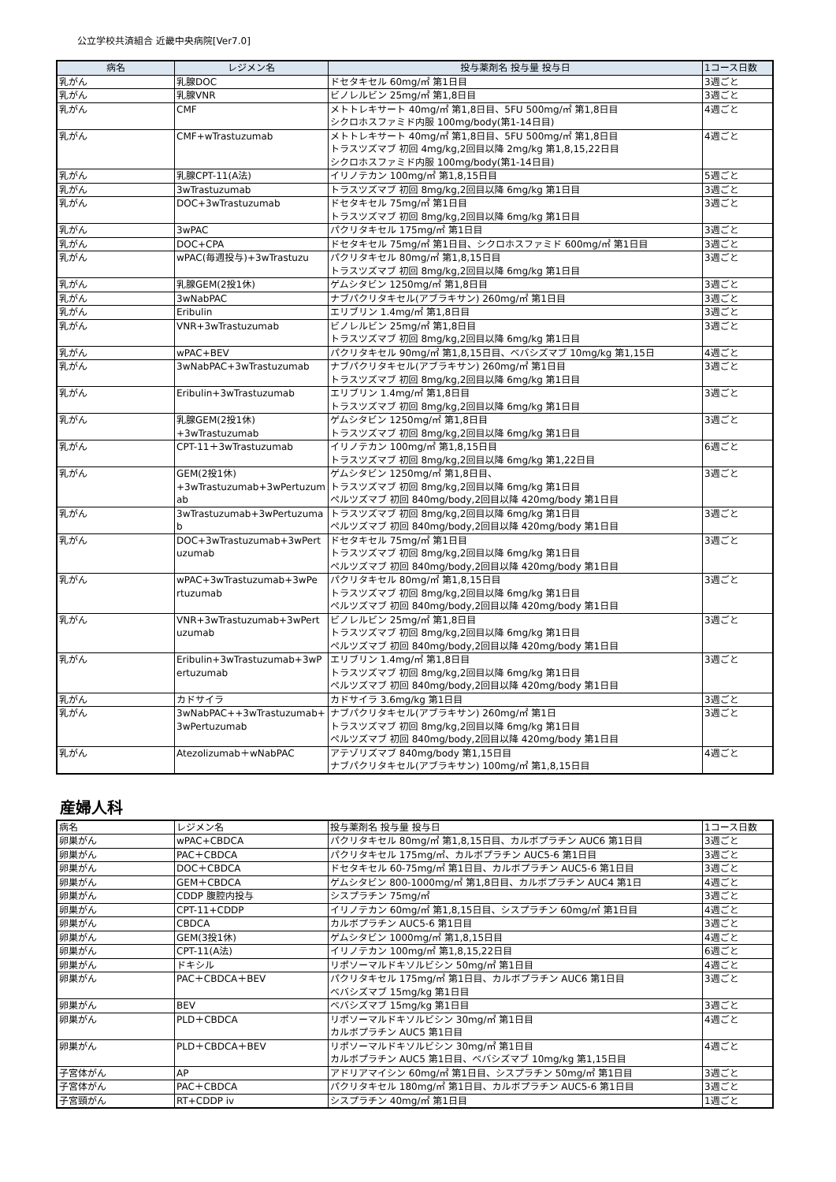公立学校共済組合 近畿中央病院[Ver7.0]
| 病名 | レジメン名 | 投与薬剤名 投与量 投与日 | 1コース日数 |
| --- | --- | --- | --- |
| 乳がん | 乳腺DOC | ドセタキセル 60mg/㎡ 第1日目 | 3週ごと |
| 乳がん | 乳腺VNR | ビノレルビン 25mg/㎡ 第1,8日目 | 3週ごと |
| 乳がん | CMF | メトトレキサート 40mg/㎡ 第1,8日目、5FU 500mg/㎡ 第1,8日目 シクロホスファミド内服 100mg/body(第1-14日目) | 4週ごと |
| 乳がん | CMF+wTrastuzumab | メトトレキサート 40mg/㎡ 第1,8日目、5FU 500mg/㎡ 第1,8日目 トラスツズマブ 初回 4mg/kg,2回目以降 2mg/kg 第1,8,15,22日目 シクロホスファミド内服 100mg/body(第1-14日目) | 4週ごと |
| 乳がん | 乳腺CPT-11(A法) | イリノテカン 100mg/㎡ 第1,8,15日目 | 5週ごと |
| 乳がん | 3wTrastuzumab | トラスツズマブ 初回 8mg/kg,2回目以降 6mg/kg 第1日目 | 3週ごと |
| 乳がん | DOC+3wTrastuzumab | ドセタキセル 75mg/㎡ 第1日目 トラスツズマブ 初回 8mg/kg,2回目以降 6mg/kg 第1日目 | 3週ごと |
| 乳がん | 3wPAC | パクリタキセル 175mg/㎡ 第1日目 | 3週ごと |
| 乳がん | DOC+CPA | ドセタキセル 75mg/㎡ 第1日目、シクロホスファミド 600mg/㎡ 第1日目 | 3週ごと |
| 乳がん | wPAC(毎週投与)+3wTrastuzu | パクリタキセル 80mg/㎡ 第1,8,15日目 トラスツズマブ 初回 8mg/kg,2回目以降 6mg/kg 第1日目 | 3週ごと |
| 乳がん | 乳腺GEM(2投1休) | ゲムシタビン 1250mg/㎡ 第1,8日目 | 3週ごと |
| 乳がん | 3wNabPAC | ナブパクリタキセル(アブラキサン) 260mg/㎡ 第1日目 | 3週ごと |
| 乳がん | Eribulin | エリブリン 1.4mg/㎡ 第1,8日目 | 3週ごと |
| 乳がん | VNR+3wTrastuzumab | ビノレルビン 25mg/㎡ 第1,8日目 トラスツズマブ 初回 8mg/kg,2回目以降 6mg/kg 第1日目 | 3週ごと |
| 乳がん | wPAC+BEV | パクリタキセル 90mg/㎡ 第1,8,15日目、ベバシズマブ 10mg/kg 第1,15日 | 4週ごと |
| 乳がん | 3wNabPAC+3wTrastuzumab | ナブパクリタキセル(アブラキサン) 260mg/㎡ 第1日目 トラスツズマブ 初回 8mg/kg,2回目以降 6mg/kg 第1日目 | 3週ごと |
| 乳がん | Eribulin+3wTrastuzumab | エリブリン 1.4mg/㎡ 第1,8日目 トラスツズマブ 初回 8mg/kg,2回目以降 6mg/kg 第1日目 | 3週ごと |
| 乳がん | 乳腺GEM(2投1休) +3wTrastuzumab | ゲムシタビン 1250mg/㎡ 第1,8日目 トラスツズマブ 初回 8mg/kg,2回目以降 6mg/kg 第1日目 | 3週ごと |
| 乳がん | CPT-11＋3wTrastuzumab | イリノテカン 100mg/㎡ 第1,8,15日目 トラスツズマブ 初回 8mg/kg,2回目以降 6mg/kg 第1,22日目 | 6週ごと |
| 乳がん | GEM(2投1休) +3wTrastuzumab+3wPertuzum ab | ゲムシタビン 1250mg/㎡ 第1,8日目、 トラスツズマブ 初回 8mg/kg,2回目以降 6mg/kg 第1日目 ペルツズマブ 初回 840mg/body,2回目以降 420mg/body 第1日目 | 3週ごと |
| 乳がん | 3wTrastuzumab+3wPertuzuma b | トラスツズマブ 初回 8mg/kg,2回目以降 6mg/kg 第1日目 ペルツズマブ 初回 840mg/body,2回目以降 420mg/body 第1日目 | 3週ごと |
| 乳がん | DOC+3wTrastuzumab+3wPert uzumab | ドセタキセル 75mg/㎡ 第1日目 トラスツズマブ 初回 8mg/kg,2回目以降 6mg/kg 第1日目 ペルツズマブ 初回 840mg/body,2回目以降 420mg/body 第1日目 | 3週ごと |
| 乳がん | wPAC+3wTrastuzumab+3wPe rtuzumab | パクリタキセル 80mg/㎡ 第1,8,15日目 トラスツズマブ 初回 8mg/kg,2回目以降 6mg/kg 第1日目 ペルツズマブ 初回 840mg/body,2回目以降 420mg/body 第1日目 | 3週ごと |
| 乳がん | VNR+3wTrastuzumab+3wPert uzumab | ビノレルビン 25mg/㎡ 第1,8日目 トラスツズマブ 初回 8mg/kg,2回目以降 6mg/kg 第1日目 ペルツズマブ 初回 840mg/body,2回目以降 420mg/body 第1日目 | 3週ごと |
| 乳がん | Eribulin+3wTrastuzumab+3wP ertuzumab | エリブリン 1.4mg/㎡ 第1,8日目 トラスツズマブ 初回 8mg/kg,2回目以降 6mg/kg 第1日目 ペルツズマブ 初回 840mg/body,2回目以降 420mg/body 第1日目 | 3週ごと |
| 乳がん | カドサイラ | カドサイラ 3.6mg/kg 第1日目 | 3週ごと |
| 乳がん | 3wNabPAC++3wTrastuzumab+ 3wPertuzumab | ナブパクリタキセル(アブラキサン) 260mg/㎡ 第1日 トラスツズマブ 初回 8mg/kg,2回目以降 6mg/kg 第1日目 ペルツズマブ 初回 840mg/body,2回目以降 420mg/body 第1日目 | 3週ごと |
| 乳がん | Atezolizumab＋wNabPAC | アテゾリズマブ 840mg/body 第1,15日目 ナブパクリタキセル(アブラキサン) 100mg/㎡ 第1,8,15日目 | 4週ごと |
産婦人科
| 病名 | レジメン名 | 投与薬剤名 投与量 投与日 | 1コース日数 |
| 卵巣がん | wPAC+CBDCA | パクリタキセル 80mg/㎡ 第1,8,15日目、カルボプラチン AUC6 第1日目 | 3週ごと |
| 卵巣がん | PAC＋CBDCA | パクリタキセル 175mg/㎡、カルボプラチン AUC5-6 第1日目 | 3週ごと |
| 卵巣がん | DOC＋CBDCA | ドセタキセル 60-75mg/㎡ 第1日目、カルボプラチン AUC5-6 第1日目 | 3週ごと |
| 卵巣がん | GEM＋CBDCA | ゲムシタビン 800-1000mg/㎡ 第1,8日目、カルボプラチン AUC4 第1日 | 4週ごと |
| 卵巣がん | CDDP 腹腔内投与 | シスプラチン 75mg/㎡ | 3週ごと |
| 卵巣がん | CPT-11+CDDP | イリノテカン 60mg/㎡ 第1,8,15日目、シスプラチン 60mg/㎡ 第1日目 | 4週ごと |
| 卵巣がん | CBDCA | カルボプラチン AUC5-6 第1日目 | 3週ごと |
| 卵巣がん | GEM(3投1休) | ゲムシタビン 1000mg/㎡ 第1,8,15日目 | 4週ごと |
| 卵巣がん | CPT-11(A法) | イリノテカン 100mg/㎡ 第1,8,15,22日目 | 6週ごと |
| 卵巣がん | ドキシル | リポソーマルドキソルビシン 50mg/㎡ 第1日目 | 4週ごと |
| 卵巣がん | PAC＋CBDCA＋BEV | パクリタキセル 175mg/㎡ 第1日目、カルボプラチン AUC6 第1日目 ベバシズマブ 15mg/kg 第1日目 | 3週ごと |
| 卵巣がん | BEV | ベバシズマブ 15mg/kg 第1日目 | 3週ごと |
| 卵巣がん | PLD＋CBDCA | リポソーマルドキソルビシン 30mg/㎡ 第1日目 カルボプラチン AUC5 第1日目 | 4週ごと |
| 卵巣がん | PLD＋CBDCA＋BEV | リポソーマルドキソルビシン 30mg/㎡ 第1日目 カルボプラチン AUC5 第1日目、ベバシズマブ 10mg/kg 第1,15日目 | 4週ごと |
| 子宮体がん | AP | アドリアマイシン 60mg/㎡ 第1日目、シスプラチン 50mg/㎡ 第1日目 | 3週ごと |
| 子宮体がん | PAC＋CBDCA | パクリタキセル 180mg/㎡ 第1日目、カルボプラチン AUC5-6 第1日目 | 3週ごと |
| 子宮頸がん | RT+CDDP iv | シスプラチン 40mg/㎡ 第1日目 | 1週ごと |